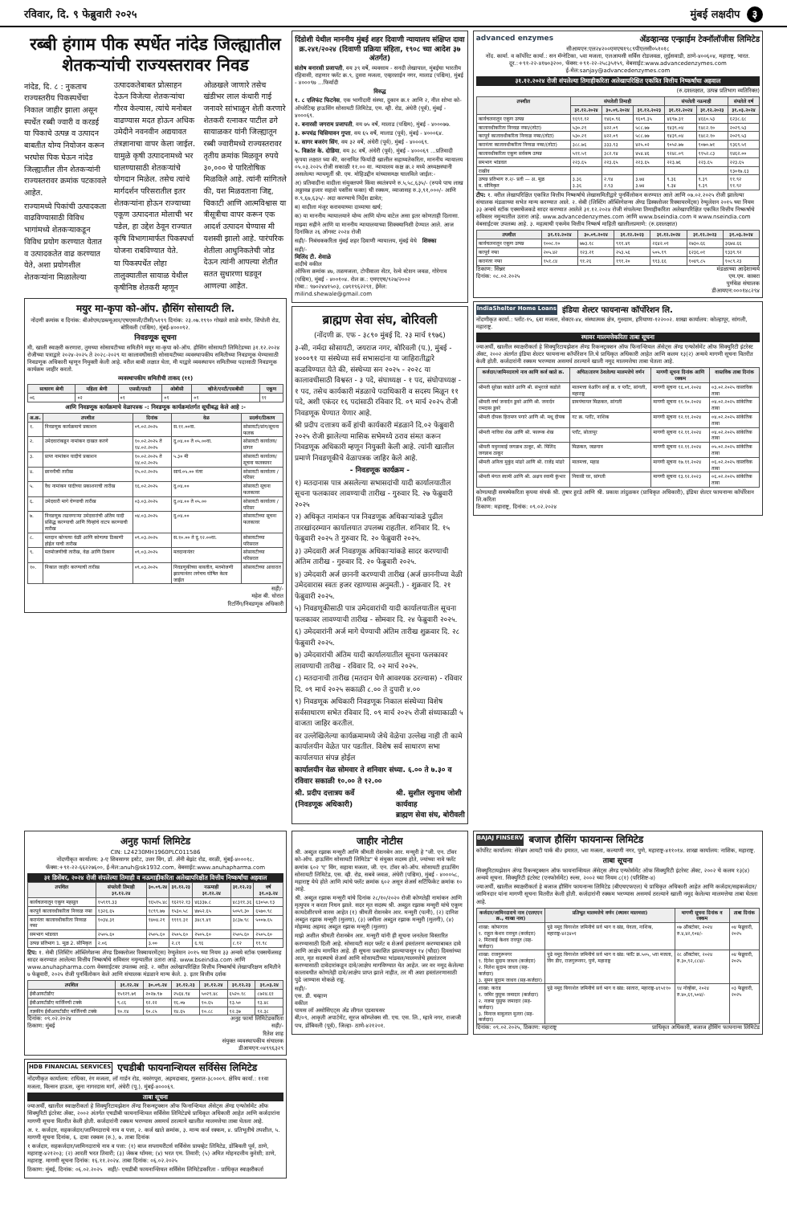रविवार, दि. ९ फेब्रुवारी २०२५ मुंबई लक्षदीप ३
रब्बी हंगाम पीक स्पर्धेत नांदेड जिल्ह्यातील शेतकऱ्यांची राज्यस्तरावर निवड
नांदेड, दि. ८ : नुकताच राज्यस्तरीय पिकस्पर्धेचा निकाल जाहीर झाला असून स्पर्धेत रब्बी ज्वारी व करडई या पिकाचे उत्पन्न व उत्पादन बाबतीत योग्य नियोजन करून भरघोस पिक घेऊन नांदेड जिल्ह्यातील तीन शेतकऱ्यांनी राज्यस्तरावर क्रमांक पटकावले आहेत.
राज्यामध्ये पिकांची उत्पादकता वाढविण्यासाठी विविध भागांमध्ये शेतकऱ्याकडून विविध प्रयोग करण्यात येतात व उत्पादकतेत वाढ करण्यात येते, अशा प्रयोगशील शेतकऱ्यांना मिळालेल्या उत्पादकतेबाबत प्रोत्साहन देऊन विजेत्या शेतकऱ्यांचा गौरव केल्यास, त्यांचे मनोबल वाढण्यास मदत होऊन अधिक उमेदीने नवनवीन अद्ययावत तंत्रज्ञानाचा वापर केला जाईल. यामुळे कृषी उत्पादनामध्ये भर घालण्यासाठी शेतकऱ्यांचे योगदान मिळेल. तसेच त्यांचे मार्गदर्शन परिसरातील इतर शेतकऱ्यांना होऊन राज्याच्या एकूण उत्पादनात मोलाची भर पडेल, हा उद्देश ठेवून राज्यात कृषि विभागामार्फत पिकस्पर्धा योजना राबविण्यात येते.
या पिकस्पर्धेत लोहा तालुक्यातील सायाळ येथील कृषीनिष्ठ शेतकरी म्हणून ओळखले जाणारे तसेच खंडीभर लाल कंधारी गाई जनावरे सांभाळून शेती करणारे शेतकरी रत्नाकर पाटील ढगे सायाळकर यांनी जिल्ह्यातून रब्बी ज्वारीमध्ये राज्यस्तरावर तृतीय क्रमांक मिळवून रुपये ३०,००० चे पारितोषिक मिळविले आहे. त्यांनी सांगितले की, यश मिळवताना जिद्द, चिकाटी आणि आत्मविश्वास या त्रीसूत्रीचा वापर करून एक आदर्श उत्पादन घेण्यास मी यशस्वी झालो आहे. पारंपरिक शेतीला आधुनिकतेची जोड देऊन त्यांनी आपल्या शेतीत सतत सुधारणा घडवून आणल्या आहेत.
मयुर मा-कृपा को-ऑप. हौसिंग सोसायटी लि.
नोंदणी क्रमांक व दिनांक: बीओएम/डब्ल्यूआर/एचएसजी/टीसी/५१९९ दिनांक: २३.०७.१९९० गोखले शाळे समोर, शिंपोली रोड, बोरिवली (पश्चिम), मुंबई-४०००९२.
निवडणूक सूचना
मी, खाली स्वाक्षरी करणारा, तुमच्या सोसायटीच्या समितीने मयुर मा-कृपा को-ऑप. हौसिंग सोसायटी लिमिटेडच्या ३१.१२.२०२४ रोजीच्या पत्राद्वारे २०२४-२०२५ ते २०२८-२०२९ या कालावधीसाठी सोसायटीच्या व्यवस्थापकीय समितीच्या निवडणूक घेण्यासाठी निवडणूक अधिकारी म्हणून नियुक्ती केली आहे. वरील बाबी लक्षात घेता, मी याद्वारे व्यवस्थापन समितीच्या पदासाठी निवडणूक कार्यक्रम जाहीर करतो.
व्यवस्थापकीय समितीची ताकद (११)
| साधारण श्रेणी | महिला श्रेणी | एससी/एसटी | ओबीसी | व्हीजे/एनटी/एसबीसी | एकूण |
| --- | --- | --- | --- | --- | --- |
| ०६ | ०२ | ०१ | ०१ | ०१ | ११ |
आणि निवडणूक कार्यक्रमाचे वेळापत्रक -: निवडणूक कार्यक्रमांतर्गत सूचीबद्ध केले आहे :-
| अ.क्र. | तपशील | दिनांक | वेळ | प्रदर्शन/ठिकाण |
| --- | --- | --- | --- | --- |
| १. | निवडणूक कार्यक्रमाचे प्रकाशन | ०९.०२.२०२५ | स.११.००वा. | सोसायटी/प्रांग/सूचना फलक |
| २. | उमेदवारांकडून नामांकन दाखल करणे | १०.०२.२०२५ ते १४.०२.२०२५ | दु.०४.०० ते ०५.००वा. | सोसायटी कार्यालय/प्रांगत |
| ३. | प्राप्त नामांकन यादीचे प्रकाशन | १०.०२.२०२५ ते १४.०२.२०२५ | ५.३० मी | सोसायटी कार्यालय/सूचना फलकावर |
| ४. | छाननीची तारीख | १५.०२.२०२५ | सायं.०५.०० नंतर | सोसायटी कार्यालय / परिसर |
| ५. | वैध नामांकन यादीच्या प्रकाशनाची तारीख | १६.०२.२०२५ | दु.०४.०० | सोसायटी सूचना फलकावर |
| ६. | उमेदवारी मागे घेण्याची तारीख | ०३.०३.२०२५ | दु.०४.०० ते ०५.०० | सोसायटी कार्यालय / परिसर |
| ७. | निवडणूक लढवणाऱ्या उमेदवारांची अंतिम यादी प्रसिद्ध करण्याची आणि चिन्हांचे वाटप करण्याची तारीख | ०४.०३.२०२५ | दु.०४.०० | सोसायटीच्या सूचना फलकावर |
| ८. | मतदान कोणत्या वेळी आणि कोणत्या ठिकाणी होईल याची तारीख | ०९.०३.२०२५ | स.१०.०० ते दु.१२.००वा. | सोसायटीच्या परिसरात |
| ९. | मतमोजणीची तारीख, वेळ आणि ठिकाण | ०९.०३.२०२५ | मतदानानंतर | सोसायटीच्या परिसरात |
| १०. | निकाल जाहीर करण्याची तारीख | ०९.०३.२०२५ | निवडणुकीच्या बाबतीत, मतमोजणी झाल्यानंतर लगेचच घोषित केला जाईल | सोसायटीच्या आवारात |
सही/-
महेश बी. धोरात
रिटर्निंग/निवडणूक अधिकारी
दिंडोशी येथील माननीय मुंबई शहर दिवाणी न्यायालय संक्षिप्त दावा क्र.२४१/२०२४ (दिवाणी प्रक्रिया संहिता, १९०८ च्या आदेश ३७ अंतर्गत)
संतोष बनारसी प्रजापती, वय ३९ वर्षे, व्यवसाय - सनदी लेखापाल, मुंबईचा भारतीय रहिवासी, राहणार फ्लॅट क्र.९, दुसरा मजला, एव्हरशाईन नगर, मालाड (पश्चिम), मुंबई - ४०००९७ ...फिर्यादी
विरुद्ध
१. ८ एलिफंट फिटनेस, एक भागीदारी संस्था, दुकान क्र.१ आणि २, नील शोभा को-ऑपरेटिव्ह हाऊसिंग सोसायटी लिमिटेड, एम. व्ही. रोड, अंधेरी (पूर्व), मुंबई - ४०००६९.
२. बनारसी जगराम प्रजापती, वय ७५ वर्षे, मालाड (पश्चिम), मुंबई - ४०००७७.
३. रूपचंद्र चिसियावन गुप्ता, वय ६५ वर्षे, मालाड (पूर्व), मुंबई - ४०००६४.
४. सागर बजरंग सिंग, वय ३२ वर्षे, अंधेरी (पूर्व), मुंबई - ४०००६९.
५. विक्रांत के. दोडिया, वय ३८ वर्षे, अंधेरी (पूर्व), मुंबई - ४०००६९ ...प्रतिवादी
कृपया लक्षात घ्या की, वरनामित फिर्यादी खालील सहाय्यतेकरिता, माननीय न्यायालय ०५.०३.२०२५ रोजी सकाळी ११.०० वा. न्यायालय कक्ष क्र.२ मध्ये अध्यक्षस्थानी असलेल्या न्यायमूर्ती श्री. एम. मोहिउद्दीन यांच्यासमक्ष चालविले जाईल:-
अ) प्रतिवादींना वादीला संयुक्तपणे किंवा स्वतंत्रपणे रु.५,५८,६३५/- (रुपये पाच लाख अठ्ठावन्न हजार सहाशे पस्तीस फक्त) ची रक्कम, व्याजासह रु.३,९१,०००/- आणि रु.९,६७,६३५/- अदा करण्याचे निर्देश द्यावेत;
ब) वादीला मंजूर करावयाच्या दाव्याचा खर्च;
क) या माननीय न्यायालयाने योग्य आणि योग्य वाटेल असा इतर कोणताही दिलासा.
माझ्या सहीने आणि या माननीय न्यायालयाच्या शिक्क्यानिशी देण्यात आले. आज दिनांकित २६ ऑगस्ट २०२४ रोजी
सही/- निबंधककरिता मुंबई शहर दिवाणी न्यायालय, मुंबई येथे शिक्का
सही/-
मिलिंद टी. शेवाळे
वादीचे वकील
ऑफिस क्रमांक ४७, तळमजला, टोपीवाला सेंटर, रेल्वे स्टेशन जवळ, गोरेगाव (पश्चिम), मुंबई - ४००१०४. रोल क्र.: एमएएच/९२७/२००२
मोबा.: ९७०२४४१५०३, ८७९१९६२२९१, ईमेल: milind.shewale@gmail.com
ब्राह्मण सेवा संघ, बोरिवली
(नोंदणी क्र. एफ - ३८९० मुंबई दि. २३ मार्च १९७६)
३-सी, नर्मदा सोसायटी, जयराज नगर, बोरिवली (प.), मुंबई - ४०००९१ या संस्थेच्या सर्व सभासदांना या जाहिरातीद्वारे कळविण्यात येते की, संस्थेच्या सन २०२५ - २०२८ या कालावधीसाठी विश्वस्त - ३ पदे, संघाध्यक्ष - १ पद, संघोपाध्यक्ष - १ पद, तसेच कार्यकारी मंडळाचे पदाधिकारी व सदस्य मिळून ११ पदे, अशी एकंदर १६ पदांसाठी रविवार दि. ०९ मार्च २०२५ रोजी निवडणूक घेण्यात येणार आहे.
श्री प्रदीप दत्तात्रय कर्वे हांची कार्यकारी मंडळाने दि.०२ फेब्रुवारी २०२५ रोजी झालेल्या मासिक सभेमध्ये ठराव संमत करून निवडणूक अधिकारी म्हणून नियुक्ती केली आहे. त्यांनी खालील प्रमाणे निवडणूकीचे वेळापत्रक जाहिर केले आहे.
- निवडणूक कार्यक्रम -
१) मतदानास पात्र असलेल्या सभासदांची यादी कार्यालयातील सूचना फलकावर लावण्याची तारीख - गुरुवार दि. २७ फेब्रुवारी २०२५
२) अधिकृत नामांकन पत्र निवडणूक अधिकाऱ्यांकडे पुढील तारखांदरम्यान कार्यालयात उपलब्ध राहतील. शनिवार दि. १५ फेब्रुवारी २०२५ ते गुरुवार दि. २० फेब्रुवारी २०२५.
३) उमेदवारी अर्ज निवडणूक अधिकाऱ्यांकडे सादर करण्याची अंतिम तारीख - गुरुवार दि. २० फेब्रुवारी २०२५.
४) उमेदवारी अर्ज छाननी करण्याची तारीख (अर्ज छाननीच्या वेळी उमेदवारास स्वतः हजर रहाण्यास अनुमती.) - शुक्रवार दि. २१ फेब्रुवारी २०२५.
५) निवडणूकीसाठी पात्र उमेदवारांची यादी कार्यालयातील सूचना फलकावर लावण्याची तारीख - सोमवार दि. २४ फेब्रुवारी २०२५.
६) उमेदवारांनी अर्ज मागे घेण्याची अंतिम तारीख शुक्रवार दि. २८ फेब्रुवारी २०२५.
७) उमेदवारांची अंतिम यादी कार्यालयातील सूचना फलकावर लावण्याची तारीख - रविवार दि. ०२ मार्च २०२५.
८) मतदानाची तारीख (मतदान घेणे आवश्यक ठरल्यास) - रविवार दि. ०९ मार्च २०२५ सकाळी ८.०० ते दुपारी ४.००
९) निवडणूक अधिकारी निवडणूक निकाल संस्थेच्या विशेष सर्वसाधारण सभेत रविवार दि. ०९ मार्च २०२५ रोजी संध्याकाळी ५ वाजता जाहिर करतील.
वर उल्लेखिलेल्या कार्यक्रमामध्ये जेथे वेळेचा उल्लेख नाही ती कामे कार्यालयीन वेळेत पार पडतील. विशेष सर्व साधारण सभा कार्यालयात संपन्न होईल
कार्यालयीन वेळ सोमवार ते शनिवार संध्या. ६.०० ते ७.३० व रविवार सकाळी १०.०० ते १२.००
श्री. प्रदीप दत्तात्रय कर्वे
(निवडणूक अधिकारी) श्री. सुशील रघुनाथ जोशी
कार्यवाह
ब्राह्मण सेवा संघ, बोरीवली
advanced enzymes ॲडव्हान्स्ड एन्झाईम टेक्नॉलॉजीस लिमिटेड
सीआयएन:एल२४२००एमएच१९८९पीएलसी०५१०१८
नोंद. कार्या. व कॉर्पोरेट कार्या.: सन मॅग्नेटिका, ५वा मजला, एलआयसी सर्विस रोडजवळ, लुईसवाडी, ठाणे-४००६०४, महाराष्ट्र, भारत.
दूर.:+९१-२२-४१७०३२००, फॅक्स:+९१-२२-२५८३५१५९, वेबसाईट:www.advancedenzymes.com
ई-मेल:sanjay@advancedenzymes.com
३१.१२.२०२४ रोजी संपलेल्या तिमाहीकरिता अलेखापरिक्षित एकत्रित वित्तीय निष्कर्षांचा अहवाल
(रु.दशलक्षात, उत्पन्न प्रतिभाग व्यतिरिक्त)
| तपशील | संपलेली तिमाही | | | संपलेली नऊमाही | | संपलेले वर्ष |
| --- | --- | --- | --- | --- | --- | --- |
| | ३१.१२.२०२४ | ३०.०९.२०२४ | ३१.१२.२०२३ | ३१.१२.२०२४ | ३१.१२.२०२३ | ३१.०३.२०२४ |
| कार्यचलनातून एकूण उत्पन्न | १६९१.१२ | १४६०.९६ | १६०९.३५ | ४६९७.३१ | ४६६०.५३ | ६२३८.६८ |
| कालावधीकरिता निव्वळ नफा/(तोटा) | ५३०.२१ | ४२२.०९ | ५८८.७७ | १४३९.०४ | १४८२.१० | २०२९.५३ |
| करपूर्व कालावधीकरिता निव्वळ नफा/(तोटा) | ५३०.२१ | ४२२.०९ | ५८८.७७ | १४३९.०४ | १४८२.१० | २०२९.५३ |
| करानंतर कालावधीकरिता निव्वळ नफा/(तोटा) | ३८८.७६ | ३३३.९३ | ४२५.०२ | १०५२.७७ | १०७०.७१ | १३६९.५१ |
| कालावधीकरिता एकूण सर्वकष उत्पन्न | ५११.५१ | ३८२.९४ | ४५४.४६ | १२४८.०९ | ११५२.८३ | १४६२.०० |
| समभाग भांडवल | २२३.६५ | २२३.६५ | २२३.६५ | २२३.७६ | २२३.६५ | २२३.६५ |
| राखीव | | | | | | १३०१७.६३ |
| उत्पन्न प्रतिभाग रु.२/- प्रती — अ. मूळ ब. सौमिकृत | ३.३६ ३.३६ | २.९४ २.९३ | ३.७४ ३.७४ | ९.३६ ९.३४ | ९.३९ ९.३९ | ११.९२ ११.९२ |
टीप: १. वरील लेखापरिक्षित एकत्रित वित्तीय निष्कर्षाचे लेखासमितीद्वारे पुनर्विलोकन करण्यात आले आणि ०७.०२.२०२५ रोजी झालेल्या संचालक मंडळाच्या सभेत मान्य करण्यात आले. २. सेबी (लिस्टिंग ऑब्लिगेशन्स ॲण्ड डिस्क्लोजर रिक्वायरमेंट्स) रेग्युलेशन २०१५ च्या नियम ३३ अन्वये स्टॉक एक्सचेंजकडे सादर करण्यात आलेले ३१.१२.२०२४ रोजी संपलेल्या तिमाहीकरिता अलेखापरिक्षित एकत्रित वित्तीय निष्कर्षाचे सविस्तर नमुन्यातील उतारा आहे. www.advancedenzymes.com आणि www.bseindia.com व www.nseindia.com वेबसाईटवर उपलब्ध आहे. ३. महत्वाची एकमेव वित्तीय निष्कर्ष माहिती खालीलप्रमाणे: (रु.दशलक्षात)
| तपशील | ३१.१२.२०२४ | ३०.०९.२०२४ | ३१.१२.२०२३ | ३१.१२.२०२४ | ३१.१२.२०२३ | ३१.०३.२०२४ |
| --- | --- | --- | --- | --- | --- | --- |
| कार्यचलनातून एकूण उत्पन्न | १००८.१० | ७७३.१८ | ९११.४१ | २६४२.०१ | २७३०.६६ | ३६७४.६६ |
| करपूर्व नफा | २०५.४२ | १२३.२१ | २५३.५६ | ५०५.१९ | ६२३६.०१ | १३३९.९२ |
| करानंतर नफा | १५१.८४ | ९१.२६ | १९१.२० | ९१३.६६ | १०४९.८५ | १०८९.२३ |
ठिकाण: सिन्नर
दिनांक: ०८.०२.२०२५ मंडळाच्या आदेशान्वये
एम.एम. काबरा
पुर्णवेळ संचालक
डीआयएन:०००१४८२९४
IndiaShelter Home Loans इंडिया शेल्टर फायनान्स कॉर्पोरेशन लि.
नोंदणीकृत कार्या.: प्लॉट-१५, ६वा मजला, सेक्टर-४४, संस्थात्मक क्षेत्र, गुरुग्राम, हरियाणा-१२२००२. शाखा कार्यालय: कोल्हापूर, सांगली, महाराष्ट्र.
स्थावर मालमत्तेकरिता ताबा सूचना
ज्याअर्थी, खालील स्वाक्षरीकर्ता हे सिक्युरिटायझेशन ॲण्ड रिकन्स्ट्रक्शन ऑफ फिनान्शियल ॲसेट्स ॲण्ड एन्फोर्समेंट ऑफ सिक्युरिटी इंटरेस्ट ॲक्ट, २००२ अंतर्गत इंडिया शेल्टर फायनान्स कॉर्पोरेशन लि.चे प्राधिकृत अधिकारी आहेत आणि कलम १३(२) अन्वये मागणी सूचना वितरीत केली होती. कर्जदारांनी रक्कम भरण्यास असमर्थ ठरल्याने खाली नमूद मालमत्तेचा ताबा घेतला आहे.
| कर्जदार/जामिनदाराचे नाव आणि कर्ज खाते क्र. | अचित/तारण ठेवलेल्या मालमत्तेचे वर्णन | मागणी सूचना दिनांक आणि रक्कम | वास्तविक ताबा दिनांक |
| --- | --- | --- | --- |
| श्रीमती सुरेखा कडोले आणि श्री. संभुराजे कडोले | मालमत्ता बेअरिंग सर्व्हे क्र. व प्लॉट, सांगली, महाराष्ट्र | मागणी सूचना १६.०९.२०२४ | ०३.०२.२०२५ वास्तविक ताबा |
| श्रीमती वर्षा जनार्दन डुबरे आणि श्री. जनार्दन रामदास डुबरे | ग्रामपंचायत मिळकत, सांगली | मागणी सूचना ११.१०.२०२४ | ०४.०२.२०२५ सांकेतिक ताबा |
| श्रीमती दीपक हिरामण पगारे आणि श्री. मधू दीपक | गट क्र. प्लॉट, नाशिक | मागणी सूचना १२.११.२०२४ | ०४.०२.२०२५ सांकेतिक ताबा |
| श्रीमती नाविया शेख आणि श्री. फारूक शेख | प्लॉट, सोलापूर | मागणी सूचना १२.११.२०२४ | ०४.०२.२०२५ सांकेतिक ताबा |
| श्रीमती यमुनाबाई जगन्नाथ ठाकूर, श्री. मिलिंद जगन्नाथ ठाकूर | मिळकत, जळगाव | मागणी सूचना १२.११.२०२४ | ०५.०२.२०२५ सांकेतिक ताबा |
| श्रीमती अनिता मुकुंद मांढरे आणि श्री. राजेंद्र मांढरे | मालमत्ता, महाड | मागणी सूचना १७.११.२०२४ | ०६.०२.२०२५ वास्तविक ताबा |
| श्रीमती मंगल स्वामी आणि श्री. अक्षय स्वामी कुंभार | निवासी घर, सांगली | मागणी सूचना १३.१२.२०२३ | ०६.०२.२०२५ सांकेतिक ताबा |
कोणत्याही समस्येकरिता कृपया संपर्क श्री. तुषार हुरडे आणि श्री. प्रकाश तांदुळकर (प्राधिकृत अधिकारी), इंडिया शेल्टर फायनान्स कॉर्पोरेशन लि.करिता
ठिकाण: महाराष्ट्र, दिनांक: ०९.०२.२०२४
अनुह फार्मा लिमिटेड
CIN: L24230MH1960PLC011586
नोंदणीकृत कार्यालय: ३-ए शिवसागर इस्टेट, उत्तर विंग, डॉ. ॲनी बेझंट रोड, वरळी, मुंबई-४०००१८. फॅक्स:+९१-२२-६६२२७६००, ई-मेल:anuh@sk1932.com, वेबसाईट:www.anuhapharma.com
३१ डिसेंबर, २०२४ रोजी संपलेल्या तिमाही व नऊमाहीकरिता अलेखापरिक्षीत वित्तीय निष्कर्षांचा अहवाल
| तपशिल | संपलेली तिमाही ३१.१२.२४ | ३०.०९.२४ | ३१.१२.२३ | नऊमाही ३१.१२.२४ | ३१.१२.२३ | वर्ष ३१.०३.२४ |
| --- | --- | --- | --- | --- | --- | --- |
| कार्यचलनातून एकूण महसूल | १५९१९.३३ | १६५१५.४८ | १६२१२.१३ | ४६३३७.८ | ४८३११.३६ | ६३०५०.१३ |
| करपूर्व कालावधीकरिता निव्वळ नफा | १३२६.६५ | १८९९.७७ | १५३०.५८ | ४७५२.६५ | ५०५९.३० | ६५७०.९८ |
| करानंतर कालावधीकरिता निव्वळ नफा | १०३४.३१ | १४०४.२१ | ११११.३१ | ३४८९.४१ | ३८३७.९८ | ५००७.६५ |
| समभाग भांडवल | २५०५.६० | २५०५.६० | २५०५.६० | २५०५.६० | २५०५.६० | २५०५.६० |
| उत्पन्न प्रतिभाग 1. मूळ 2. सौमिकृत | २.०६ | ३.०० | २.८१ | ६.९६ | ८.१२ | ११.९८ |
टिप: १. सेबी (लिस्टिंग ऑब्लिगेशन्स ॲण्ड डिस्क्लोजर रिक्वायरमेंट्स) रेग्युलेशन २०१५ च्या नियम ३३ अन्वये स्टॉक एक्सचेंजसह सादर करण्यात आलेल्या वित्तीय निष्कर्षाचे सविस्तर नमुन्यातील उतारा आहे. www.bseindia.com आणि www.anuhapharma.com वेबसाईटवर उपलब्ध आहे. २. वरील अलेखापरिक्षित वित्तीय निष्कर्षाचे लेखापरिक्षण समितीने ७ फेब्रुवारी, २०२५ रोजी पुनर्विलोकन केले आणि संचालक मंडळाने मान्य केले. ३. इतर वित्तीय दर्शक
| तपशिल | ३१.१२.२४ | ३०.०९.२४ | ३१.१२.२३ | ३१.१२.२४ | ३१.१२.२३ | ३१.०३.२४ |
| --- | --- | --- | --- | --- | --- | --- |
| ईबीआयटीडीए | १५१२९.७१ | २०२७.९७ | २५६४.९४ | ५०२९.४८ | ६५२०.१८ | ८७२४.६१ |
| ईबीआयटीडीए मार्जिनची टक्के | ९.८६ | १२.२२ | १६.०७ | १०.६५ | १३.५० | १३.४८ |
| तज्ञकीय ईबीआयटीडीए मार्जिनची टक्के | १०.१४ | १०.८५ | १४.६५ | १०.८८ | १२.३७ | १२.३८ |
दिनांक: ०९.०२.२०२४
ठिकाण: मुंबई अनुह फार्मा लिमिटेडकरिता
सही/-
रितेश शाह
संयुक्त व्यवस्थापकीय संचालक
डीआयएन:०४९९६३२९
HDB FINANCIAL SERVICES एचडीबी फायनान्शियल सर्विसेस लिमिटेड
नोंदणीकृत कार्यालय: राधिका, रंग मजला, लॉ गार्डन रोड, नवरंगपुरा, अहमदाबाद, गुजरात-३८०००९. क्षेत्रिय कार्या.: ११वा मजला, विल्सन हाऊस, जुना नागरदास मार्ग, अंधेरी (पू.), मुंबई-४०००६९.
ताबा सूचना
ज्याअर्थी, खालील स्वाक्षरीकर्ता हे सिक्युरिटायझेशन ॲण्ड रिकन्स्ट्रक्शन ऑफ फिनान्शियल ॲसेट्स ॲण्ड एन्फोर्समेंट ऑफ सिक्युरिटी इंटरेस्ट ॲक्ट, २००२ अंतर्गत एचडीबी फायनान्शियल सर्विसेस लिमिटेडचे प्राधिकृत अधिकारी आहेत आणि कर्जदारांना मागणी सूचना वितरीत केली होती. कर्जदारांनी रक्कम भरण्यास असमर्थ ठरल्याने खालील मालमत्तेचा ताबा घेतला आहे.
अ. १. कर्जदार, सहकर्जदार/जामिनदाराचे नाव व पत्ता, २. कर्ज खाते क्रमांक, ३. मान्य कर्ज रक्कम, ४. प्रतिभूतीचे तपशील, ५. मागणी सूचना दिनांक, ६. दावा रक्कम (रु.), ७. ताबा दिनांक
१ कर्जदार, सहकर्जदार/जामिनदाराचे नाव व पत्ता: (१) बाज सप्लायरीटर्स सर्विसेस प्रायव्हेट लिमिटेड, डोंबिवली पूर्व, ठाणे, महाराष्ट्र-४२१२०३; (२) आरती भरत तिवारी; (३) जेकब थॉमस; (४) भरत एम. तिवारी; (५) अमित मोहनदत्तीय कुरेशी; ठाणे, महाराष्ट्र. मागणी सूचना दिनांक: १६.११.२०२४. ताबा दिनांक: ०६.०२.२०२५
ठिकाण: मुंबई, दिनांक: ०६.०२.२०२५ सही/- एचडीबी फायनान्शियल सर्विसेस लिमिटेडकरिता - प्राधिकृत स्वाक्षरीकर्ता
जाहीर नोटीस
श्री. अब्दुल रझाक मन्सुरी आणि श्रीमती रोशनबेन आर. मन्सुरी हे "जी. एन. टॉवर को-ऑप. हाऊसिंग सोसायटी लिमिटेड" चे संयुक्त सदस्य होते, ज्यांच्या नावे फ्लॅट क्रमांक ६०२ 'ए' विंग, सहावा मजला, जी. एन. टॉवर को-ऑप. सोसायटी हाऊसिंग सोसायटी लिमिटेड, एस. व्ही. रोड, सबवे जवळ, अंधेरी (पश्चिम), मुंबई - ४०००५८, महाराष्ट्र येथे होते आणि त्यांचे फ्लॅट क्रमांक ६०२ असून शेअर्स सर्टिफिकेट क्रमांक १० आहे.
श्री. अब्दुल रझाक मन्सुरी यांचे दिनांक २८/१०/२०२० रोजी कोणतेही नामांकन आणि मृत्युपत्र न करता निधन झाले. सदर मृत सदस्य श्री. अब्दुल रझाक मन्सुरी यांचे एकूण कायदेशीरपणे वारस आहेत (१) श्रीमती रोशनबेन आर. मन्सुरी (पत्नी), (२) दानिश अब्दुल रझाक मन्सुरी (मुलगा), (३) जमीला अब्दुल रझाक मन्सुरी (मुलगी), (४) मोहम्मद अहमद अब्दुल रझाक मन्सुरी (मुलगा)
माझे अशील श्रीमती रोशनबेन आर. मन्सुरी यांनी ही सूचना जनतेला विस्तारित करण्यासाठी दिली आहे. सोसायटी सदर फ्लॅट व शेअर्स हस्तांतरण करण्याबाबत दावे आणि आक्षेप मागवित आहे. ही सूचना प्रकाशित झाल्यापासून १४ (चौदा) दिवसांच्या आत, मृत सदस्याचे शेअर्स आणि सोसायटीच्या भांडवल/मालमत्तेचे हस्तांतरण करण्यासाठी दावेदारांकडून दावे/आक्षेप मागविण्यात येत आहेत. जर वर नमूद केलेल्या कालावधीत कोणतेही दावे/आक्षेप प्राप्त झाले नाहीत, तर मी अशा हस्तांतरणासाठी पुढे जाण्यास मोकळे राहू.
सही/-
एस. डी. चव्हाण
वकील
पायस लॉ असोसिएट्स ॲंड लीगल एडवायसर
बी/०९, आकृती अपार्टमेंट, सूरज कॉम्प्लेक्स सी. एच. एस. लि., म्हात्रे नगर, राजाजी पथ, डोंबिवली (पूर्व), जिल्हा- ठाणे-४२१२०१.
BAJAJ FINSERV बजाज हौसिंग फायनान्स लिमिटेड
कॉर्पोरेट कार्यालय: सेरेब्रम आयटी पार्क बी२ इमारत, ५वा मजला, कल्याणी नगर, पुणे, महाराष्ट्र-४११०१४. शाखा कार्यालय: नाशिक, महाराष्ट्र.
ताबा सूचना
सिक्युरिटायझेशन ॲण्ड रिकन्स्ट्रक्शन ऑफ फायनान्शियल ॲसेट्स ॲण्ड एन्फोर्समेंट ऑफ सिक्युरिटी इंटरेस्ट ॲक्ट, २००२ चे कलम १३(४) अन्वये सूचना. सिक्युरिटी इंटरेस्ट (एनफोर्समेंट) रुल्स, २००२ च्या नियम ८(१) (परिशिष्ट-४)
ज्याअर्थी, खालील स्वाक्षरीकर्ता हे बजाज हौसिंग फायनान्स लिमिटेड (बीएचएफएल) चे प्राधिकृत अधिकारी आहेत आणि कर्जदार/सहकर्जदार/जामिनदार यांना मागणी सूचना वितरीत केली होती. कर्जदारांनी रक्कम भरण्यास असमर्थ ठरल्याने खाली नमूद केलेल्या मालमत्तेचा ताबा घेतला आहे.
| कर्जदार/जामिनदाराचे नाव (एलएएन क्र., शाखा नाव) | प्रतिभूत मालमत्तेचे वर्णन (स्थावर मालमत्ता) | मागणी सूचना दिनांक व रक्कम | ताबा दिनांक |
| --- | --- | --- | --- |
| शाखा: कोपरगाव १. राहुल केशव रावपूत (कर्जदार) २. मिराबाई केशव रावपूत (सह-कर्जदार) | पुढे नमूद बिगरशेत जमिनीचे सर्व भाग व खंड, येवला, नाशिक, महाराष्ट्र-४२३४०१ | ०७ ऑक्टोबर, २०२४ रु.४,४२,१०४/- | ०४ फेब्रुवारी, २०२५ |
| शाखा: राजगुरूनगर १. दिनेश सुदाम जाधव (कर्जदार) २. निलेश सुदाम जाधव (सह-कर्जदार) ३. सुमन सुदाम जाधव (सह-कर्जदार) | पुढे नमूद बिगरशेत जमिनीचे सर्व भाग व खंड: फ्लॅट क्र.५०५, ५वा मजला, विंग डीए, राजगुरूनगर, पुणे, महाराष्ट्र | २८ ऑक्टोबर, २०२४ रु.३०,९२,८८४/- | ०४ फेब्रुवारी, २०२५ |
| शाखा: कराड १. जमिर युसुफ जमादार (कर्जदार) २. नजमा युसुफ जमादार (सह-कर्जदार) ३. मिनाज बाबुलाल मुल्ला (सह-कर्जदार) | पुढे नमूद बिगरशेत जमिनीचे सर्व भाग व खंड: सातारा, महाराष्ट्र-४१५११० | १४ नोव्हेंबर, २०२४ रु.४०,६१,५०४/- | ०३ फेब्रुवारी, २०२५ |
दिनांक: ०९.०२.२०२५, ठिकाण: महाराष्ट्र प्राधिकृत अधिकारी, बजाज हौसिंग फायनान्स लिमिटेड